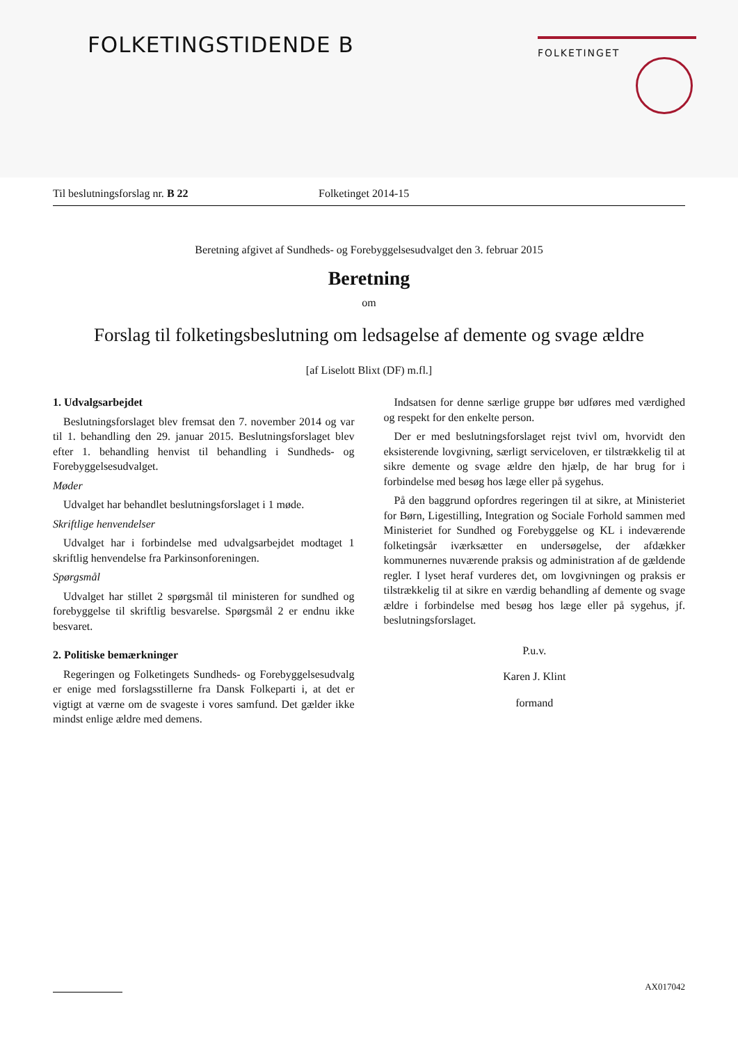FOLKETINGSTIDENDE B FOLKETINGET
Til beslutningsforslag nr. B 22 Folketinget 2014-15
Beretning afgivet af Sundheds- og Forebyggelsesudvalget den 3. februar 2015
Beretning
om
Forslag til folketingsbeslutning om ledsagelse af demente og svage ældre
[af Liselott Blixt (DF) m.fl.]
1. Udvalgsarbejdet
Beslutningsforslaget blev fremsat den 7. november 2014 og var til 1. behandling den 29. januar 2015. Beslutningsforslaget blev efter 1. behandling henvist til behandling i Sundheds- og Forebyggelsesudvalget.
Møder
Udvalget har behandlet beslutningsforslaget i 1 møde.
Skriftlige henvendelser
Udvalget har i forbindelse med udvalgsarbejdet modtaget 1 skriftlig henvendelse fra Parkinsonforeningen.
Spørgsmål
Udvalget har stillet 2 spørgsmål til ministeren for sundhed og forebyggelse til skriftlig besvarelse. Spørgsmål 2 er endnu ikke besvaret.
2. Politiske bemærkninger
Regeringen og Folketingets Sundheds- og Forebyggelsesudvalg er enige med forslagsstillerne fra Dansk Folkeparti i, at det er vigtigt at værne om de svageste i vores samfund. Det gælder ikke mindst enlige ældre med demens.
Indsatsen for denne særlige gruppe bør udføres med værdighed og respekt for den enkelte person.
Der er med beslutningsforslaget rejst tvivl om, hvorvidt den eksisterende lovgivning, særligt serviceloven, er tilstrækkelig til at sikre demente og svage ældre den hjælp, de har brug for i forbindelse med besøg hos læge eller på sygehus.
På den baggrund opfordres regeringen til at sikre, at Ministeriet for Børn, Ligestilling, Integration og Sociale Forhold sammen med Ministeriet for Sundhed og Forebyggelse og KL i indeværende folketingsår iværksætter en undersøgelse, der afdækker kommunernes nuværende praksis og administration af de gældende regler. I lyset heraf vurderes det, om lovgivningen og praksis er tilstrækkelig til at sikre en værdig behandling af demente og svage ældre i forbindelse med besøg hos læge eller på sygehus, jf. beslutningsforslaget.
P.u.v.
Karen J. Klint
formand
AX017042